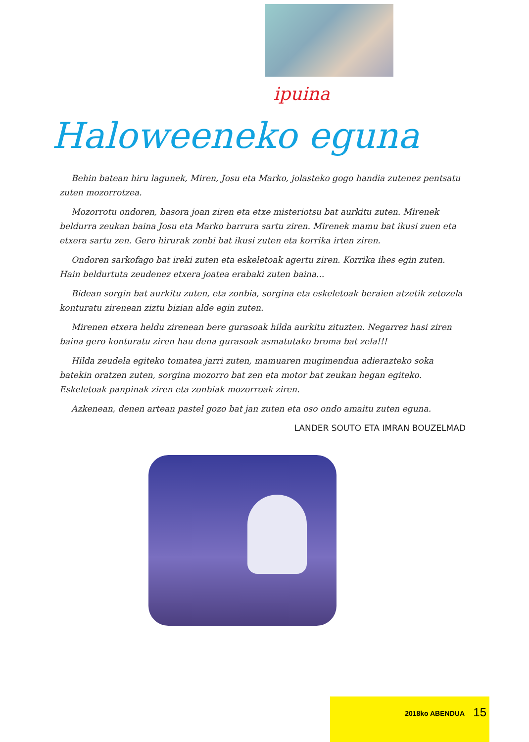ipuina
Haloweeneko eguna
Behin batean hiru lagunek, Miren, Josu eta Marko, jolasteko gogo handia zutenez pentsatu zuten mozorrotzea.
Mozorrotu ondoren, basora joan ziren eta etxe misteriotsu bat aurkitu zuten. Mirenek beldurra zeukan baina Josu eta Marko barrura sartu ziren. Mirenek mamu bat ikusi zuen eta etxera sartu zen. Gero hirurak zonbi bat ikusi zuten eta korrika irten ziren.
Ondoren sarkofago bat ireki zuten eta eskeletoak agertu ziren. Korrika ihes egin zuten. Hain beldurtuta zeudenez etxera joatea erabaki zuten baina...
Bidean sorgin bat aurkitu zuten, eta zonbia, sorgina eta eskeletoak beraien atzetik zetozela konturatu zirenean ziztu bizian alde egin zuten.
Mirenen etxera heldu zirenean bere gurasoak hilda aurkitu zituzten. Negarrez hasi ziren baina gero konturatu ziren hau dena gurasoak asmatutako broma bat zela!!!
Hilda zeudela egiteko tomatea jarri zuten, mamuaren mugimendua adierazteko soka batekin oratzen zuten, sorgina mozorro bat zen eta motor bat zeukan hegan egiteko. Eskeletoak panpinak ziren eta zonbiak mozorroak ziren.
Azkenean, denen artean pastel gozo bat jan zuten eta oso ondo amaitu zuten eguna.
LANDER SOUTO ETA IMRAN BOUZELMAD
2018ko ABENDUA 15